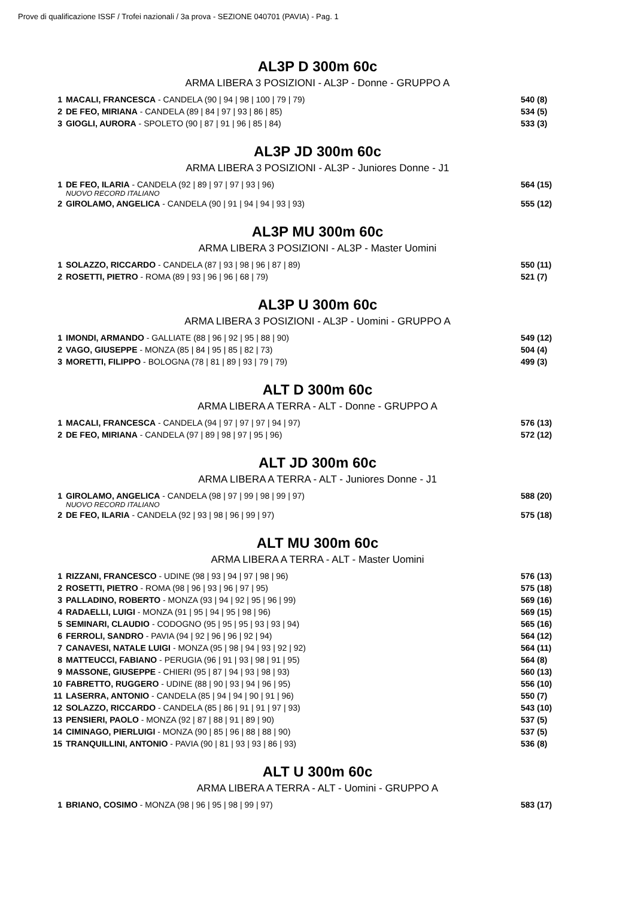Prove di qualificazione ISSF / Trofei nazionali / 3a prova - SEZIONE 040701 (PAVIA) - Pag. 1
AL3P D 300m 60c
ARMA LIBERA 3 POSIZIONI - AL3P - Donne - GRUPPO A
| 1 | MACALI, FRANCESCA - CANDELA (90 / 94 / 98 / 100 / 79 / 79) | 540 (8) |
| 2 | DE FEO, MIRIANA - CANDELA (89 / 84 / 97 / 93 / 86 / 85) | 534 (5) |
| 3 | GIOGLI, AURORA - SPOLETO (90 / 87 / 91 / 96 / 85 / 84) | 533 (3) |
AL3P JD 300m 60c
ARMA LIBERA 3 POSIZIONI - AL3P - Juniores Donne - J1
| 1 | DE FEO, ILARIA - CANDELA (92 / 89 / 97 / 97 / 93 / 96) NUOVO RECORD ITALIANO | 564 (15) |
| 2 | GIROLAMO, ANGELICA - CANDELA (90 / 91 / 94 / 94 / 93 / 93) | 555 (12) |
AL3P MU 300m 60c
ARMA LIBERA 3 POSIZIONI - AL3P - Master Uomini
| 1 | SOLAZZO, RICCARDO - CANDELA (87 / 93 / 98 / 96 / 87 / 89) | 550 (11) |
| 2 | ROSETTI, PIETRO - ROMA (89 / 93 / 96 / 96 / 68 / 79) | 521 (7) |
AL3P U 300m 60c
ARMA LIBERA 3 POSIZIONI - AL3P - Uomini - GRUPPO A
| 1 | IMONDI, ARMANDO - GALLIATE (88 / 96 / 92 / 95 / 88 / 90) | 549 (12) |
| 2 | VAGO, GIUSEPPE - MONZA (85 / 84 / 95 / 85 / 82 / 73) | 504 (4) |
| 3 | MORETTI, FILIPPO - BOLOGNA (78 / 81 / 89 / 93 / 79 / 79) | 499 (3) |
ALT D 300m 60c
ARMA LIBERA A TERRA - ALT - Donne - GRUPPO A
| 1 | MACALI, FRANCESCA - CANDELA (94 / 97 / 97 / 97 / 94 / 97) | 576 (13) |
| 2 | DE FEO, MIRIANA - CANDELA (97 / 89 / 98 / 97 / 95 / 96) | 572 (12) |
ALT JD 300m 60c
ARMA LIBERA A TERRA - ALT - Juniores Donne - J1
| 1 | GIROLAMO, ANGELICA - CANDELA (98 / 97 / 99 / 98 / 99 / 97) NUOVO RECORD ITALIANO | 588 (20) |
| 2 | DE FEO, ILARIA - CANDELA (92 / 93 / 98 / 96 / 99 / 97) | 575 (18) |
ALT MU 300m 60c
ARMA LIBERA A TERRA - ALT - Master Uomini
| 1 | RIZZANI, FRANCESCO - UDINE (98 / 93 / 94 / 97 / 98 / 96) | 576 (13) |
| 2 | ROSETTI, PIETRO - ROMA (98 / 96 / 93 / 96 / 97 / 95) | 575 (18) |
| 3 | PALLADINO, ROBERTO - MONZA (93 / 94 / 92 / 95 / 96 / 99) | 569 (16) |
| 4 | RADAELLI, LUIGI - MONZA (91 / 95 / 94 / 95 / 98 / 96) | 569 (15) |
| 5 | SEMINARI, CLAUDIO - CODOGNO (95 / 95 / 95 / 93 / 93 / 94) | 565 (16) |
| 6 | FERROLI, SANDRO - PAVIA (94 / 92 / 96 / 96 / 92 / 94) | 564 (12) |
| 7 | CANAVESI, NATALE LUIGI - MONZA (95 / 98 / 94 / 93 / 92 / 92) | 564 (11) |
| 8 | MATTEUCCI, FABIANO - PERUGIA (96 / 91 / 93 / 98 / 91 / 95) | 564 (8) |
| 9 | MASSONE, GIUSEPPE - CHIERI (95 / 87 / 94 / 93 / 98 / 93) | 560 (13) |
| 10 | FABRETTO, RUGGERO - UDINE (88 / 90 / 93 / 94 / 96 / 95) | 556 (10) |
| 11 | LASERRA, ANTONIO - CANDELA (85 / 94 / 94 / 90 / 91 / 96) | 550 (7) |
| 12 | SOLAZZO, RICCARDO - CANDELA (85 / 86 / 91 / 91 / 97 / 93) | 543 (10) |
| 13 | PENSIERI, PAOLO - MONZA (92 / 87 / 88 / 91 / 89 / 90) | 537 (5) |
| 14 | CIMINAGO, PIERLUIGI - MONZA (90 / 85 / 96 / 88 / 88 / 90) | 537 (5) |
| 15 | TRANQUILLINI, ANTONIO - PAVIA (90 / 81 / 93 / 93 / 86 / 93) | 536 (8) |
ALT U 300m 60c
ARMA LIBERA A TERRA - ALT - Uomini - GRUPPO A
| 1 | BRIANO, COSIMO - MONZA (98 / 96 / 95 / 98 / 99 / 97) | 583 (17) |